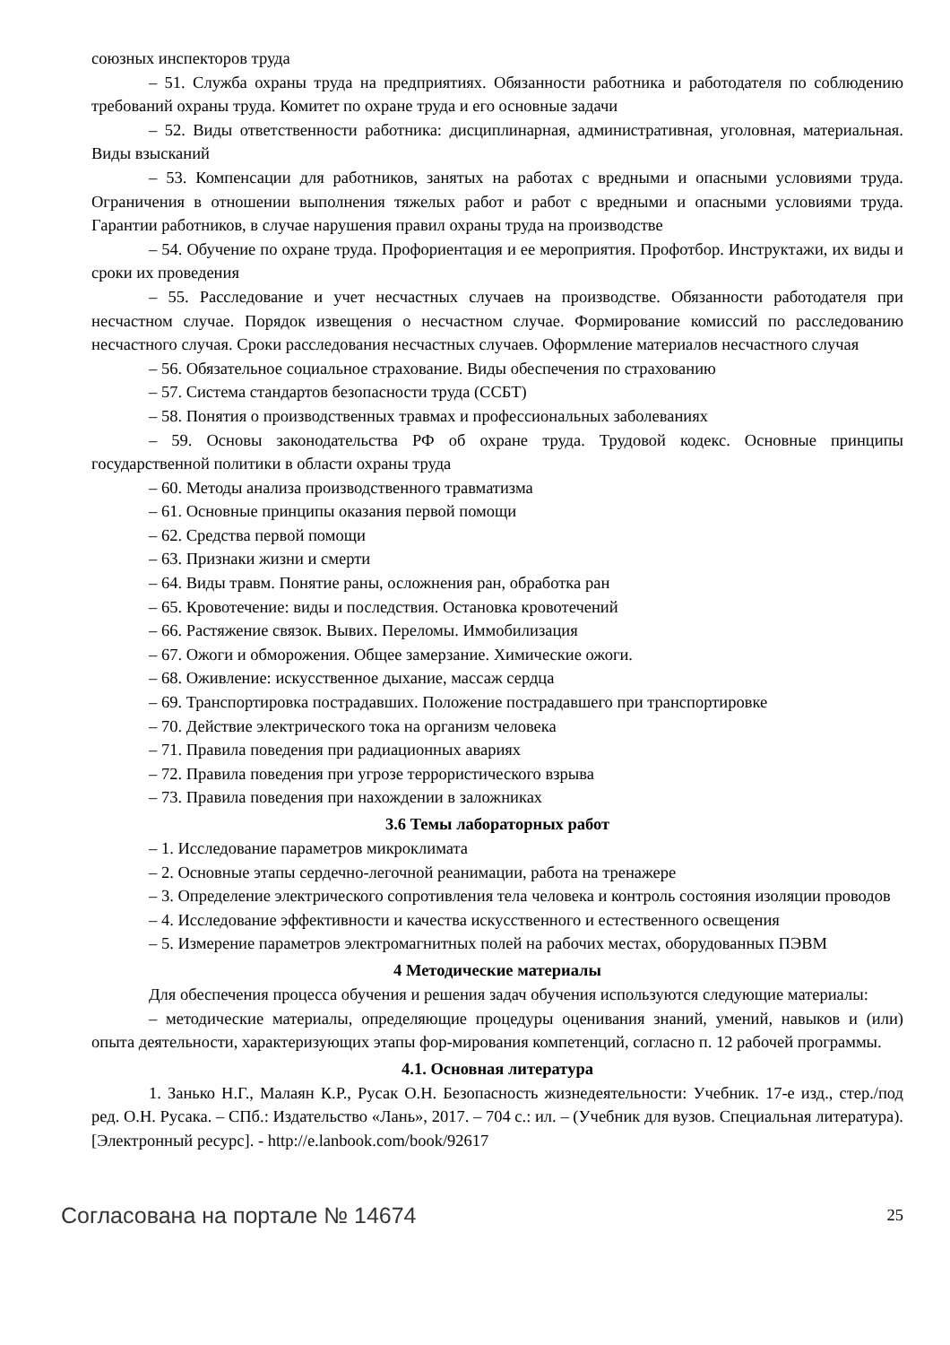союзных инспекторов труда
– 51. Служба охраны труда на предприятиях. Обязанности работника и работодателя по соблюдению требований охраны труда. Комитет по охране труда и его основные задачи
– 52. Виды ответственности работника: дисциплинарная, административная, уголовная, материальная. Виды взысканий
– 53. Компенсации для работников, занятых на работах с вредными и опасными условиями труда. Ограничения в отношении выполнения тяжелых работ и работ с вредными и опасными условиями труда. Гарантии работников, в случае нарушения правил охраны труда на производстве
– 54. Обучение по охране труда. Профориентация и ее мероприятия. Профотбор. Инструктажи, их виды и сроки их проведения
– 55. Расследование и учет несчастных случаев на производстве. Обязанности работодателя при несчастном случае. Порядок извещения о несчастном случае. Формирование комиссий по расследованию несчастного случая. Сроки расследования несчастных случаев. Оформление материалов несчастного случая
– 56. Обязательное социальное страхование. Виды обеспечения по страхованию
– 57. Система стандартов безопасности труда (ССБТ)
– 58. Понятия о производственных травмах и профессиональных заболеваниях
– 59. Основы законодательства РФ об охране труда. Трудовой кодекс. Основные принципы государственной политики в области охраны труда
– 60. Методы анализа производственного травматизма
– 61. Основные принципы оказания первой помощи
– 62. Средства первой помощи
– 63. Признаки жизни и смерти
– 64. Виды травм. Понятие раны, осложнения ран, обработка ран
– 65. Кровотечение: виды и последствия. Остановка кровотечений
– 66. Растяжение связок. Вывих. Переломы. Иммобилизация
– 67. Ожоги и обморожения. Общее замерзание. Химические ожоги.
– 68. Оживление: искусственное дыхание, массаж сердца
– 69. Транспортировка пострадавших. Положение пострадавшего при транспортировке
– 70. Действие электрического тока на организм человека
– 71. Правила поведения при радиационных авариях
– 72. Правила поведения при угрозе террористического взрыва
– 73. Правила поведения при нахождении в заложниках
3.6 Темы лабораторных работ
– 1. Исследование параметров микроклимата
– 2. Основные этапы сердечно-легочной реанимации, работа на тренажере
– 3. Определение электрического сопротивления тела человека и контроль состояния изоляции проводов
– 4. Исследование эффективности и качества искусственного и естественного освещения
– 5. Измерение параметров электромагнитных полей на рабочих местах, оборудованных ПЭВМ
4 Методические материалы
Для обеспечения процесса обучения и решения задач обучения используются следующие материалы:
– методические материалы, определяющие процедуры оценивания знаний, умений, навыков и (или) опыта деятельности, характеризующих этапы фор-мирования компетенций, согласно п. 12 рабочей программы.
4.1. Основная литература
1. Занько Н.Г., Малаян К.Р., Русак О.Н. Безопасность жизнедеятельности: Учебник. 17-е изд., стер./под ред. О.Н. Русака. – СПб.: Издательство «Лань», 2017. – 704 с.: ил. – (Учебник для вузов. Специальная литература). [Электронный ресурс]. - http://e.lanbook.com/book/92617
Согласована на портале № 14674 25